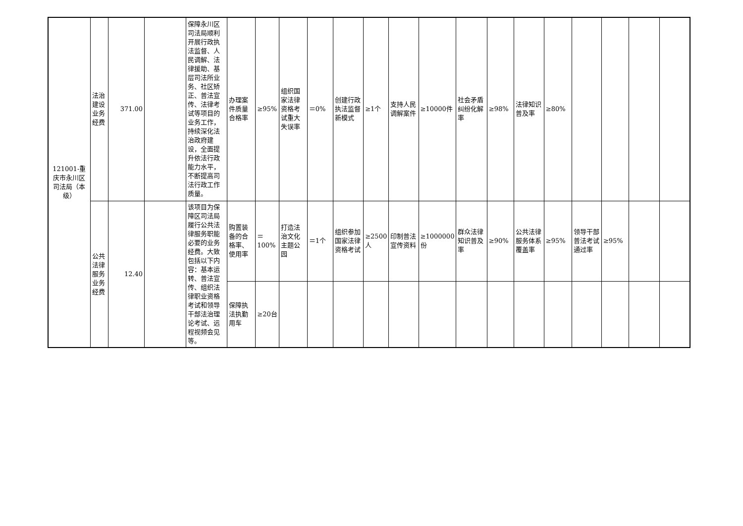| 121001-重庆市永川区司法局（本级） | 法治建设业务经费 | 371.00 | | 保障永川区司法局顺利开展行政执法监督、人民调解、法律援助、基层司法所业务、社区矫正、普法宣传、法律考试等项目的业务工作，持续深化法治政府建设，全面提升依法行政能力水平，不断提高司法行政工作质量。 | 办理案件质量合格率 | ≥95% | 组织国家法律资格考试重大失误率 | ＝0% | 创建行政执法监督新模式 | ≥1个 | 支持人民调解案件 | ≥10000件 | 社会矛盾纠纷化解率 | ≥98% | 法律知识普及率 | ≥80% | | | | |
| | 公共法律服务业务经费 | 12.40 | | 该项目为保障区司法局履行公共法律服务职能必要的业务经费。大致包括以下内容：基本运转、普法宣传、组织法律职业资格考试和领导干部法治理论考试、远程视频会见等。 | 购置装备的合格率、使用率 | ＝100% | 打造法治文化主题公园 | ＝1个 | 组织参加国家法律资格考试 | ≥2500人 | 印制普法宣传资料 | ≥1000000份 | 群众法律知识普及率 | ≥90% | 公共法律服务体系覆盖率 | ≥95% | 领导干部普法考试通过率 | ≥95% | | |
| | | | | | 保障执法执勤用车 | ≥20台 | | | | | | | | | | | | | | |